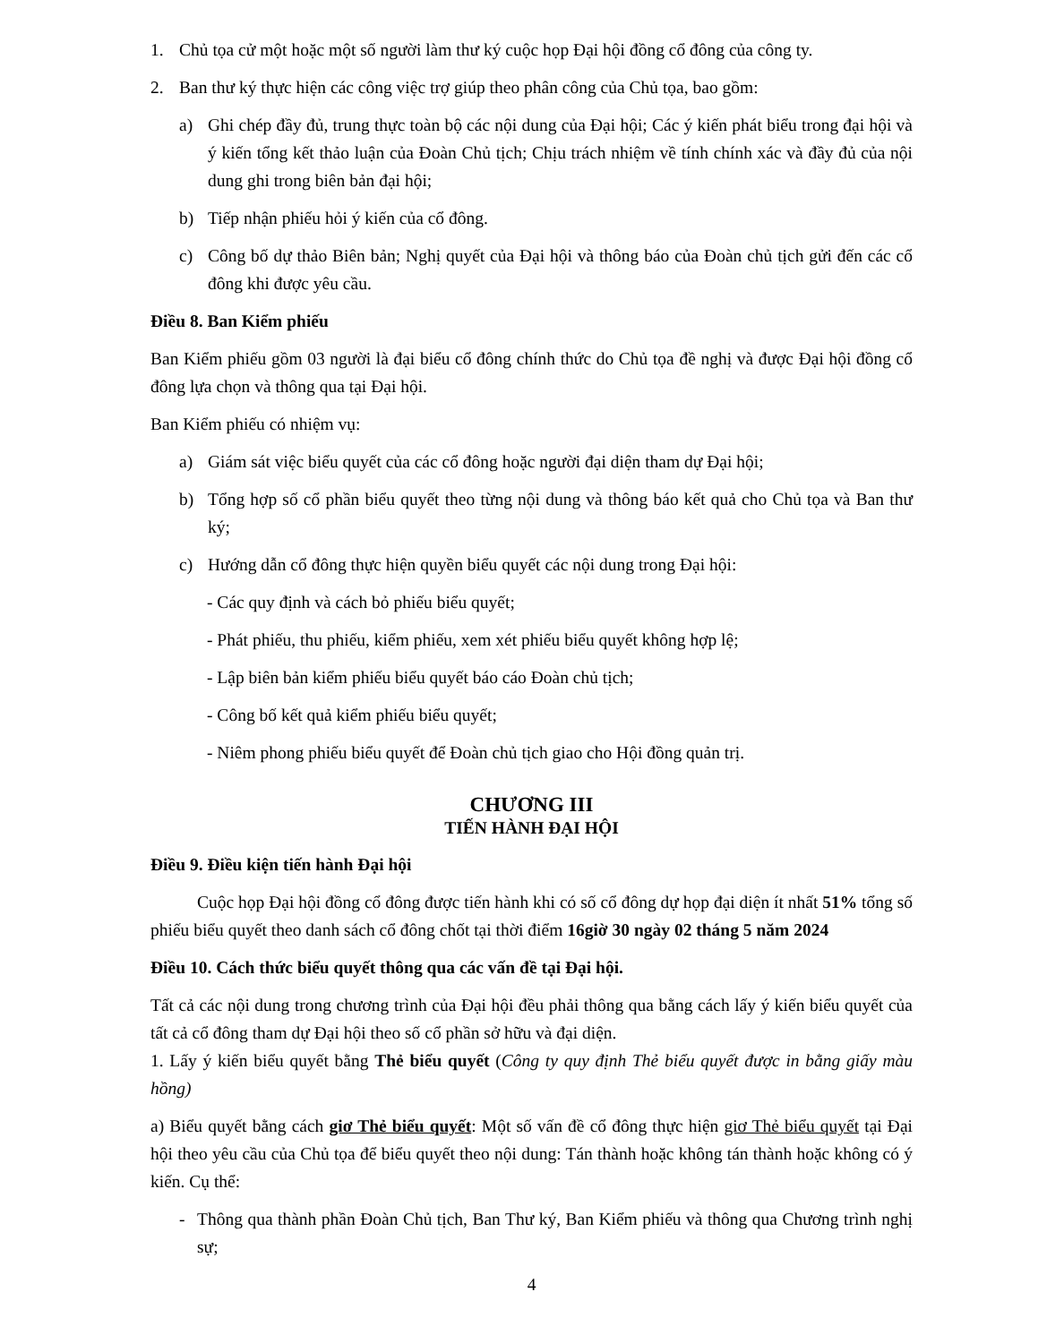1. Chủ tọa cử một hoặc một số người làm thư ký cuộc họp Đại hội đồng cổ đông của công ty.
2. Ban thư ký thực hiện các công việc trợ giúp theo phân công của Chủ tọa, bao gồm:
a) Ghi chép đầy đủ, trung thực toàn bộ các nội dung của Đại hội; Các ý kiến phát biểu trong đại hội và ý kiến tổng kết thảo luận của Đoàn Chủ tịch; Chịu trách nhiệm về tính chính xác và đầy đủ của nội dung ghi trong biên bản đại hội;
b) Tiếp nhận phiếu hỏi ý kiến của cổ đông.
c) Công bố dự thảo Biên bản; Nghị quyết của Đại hội và thông báo của Đoàn chủ tịch gửi đến các cổ đông khi được yêu cầu.
Điều 8. Ban Kiểm phiếu
Ban Kiểm phiếu gồm 03 người là đại biểu cổ đông chính thức do Chủ tọa đề nghị và được Đại hội đồng cổ đông lựa chọn và thông qua tại Đại hội.
Ban Kiểm phiếu có nhiệm vụ:
a) Giám sát việc biểu quyết của các cổ đông hoặc người đại diện tham dự Đại hội;
b) Tổng hợp số cổ phần biểu quyết theo từng nội dung và thông báo kết quả cho Chủ tọa và Ban thư ký;
c) Hướng dẫn cổ đông thực hiện quyền biểu quyết các nội dung trong Đại hội:
- Các quy định và cách bỏ phiếu biểu quyết;
- Phát phiếu, thu phiếu, kiểm phiếu, xem xét phiếu biểu quyết không hợp lệ;
- Lập biên bản kiểm phiếu biểu quyết báo cáo Đoàn chủ tịch;
- Công bố kết quả kiểm phiếu biểu quyết;
- Niêm phong phiếu biểu quyết để Đoàn chủ tịch giao cho Hội đồng quản trị.
CHƯƠNG III
TIẾN HÀNH ĐẠI HỘI
Điều 9. Điều kiện tiến hành Đại hội
Cuộc họp Đại hội đồng cổ đông được tiến hành khi có số cổ đông dự họp đại diện ít nhất 51% tổng số phiếu biểu quyết theo danh sách cổ đông chốt tại thời điểm 16giờ 30 ngày 02 tháng 5 năm 2024
Điều 10. Cách thức biểu quyết thông qua các vấn đề tại Đại hội.
Tất cả các nội dung trong chương trình của Đại hội đều phải thông qua bằng cách lấy ý kiến biểu quyết của tất cả cổ đông tham dự Đại hội theo số cổ phần sở hữu và đại diện.
1. Lấy ý kiến biểu quyết bằng Thẻ biểu quyết (Công ty quy định Thẻ biểu quyết được in bằng giấy màu hồng)
a) Biểu quyết bằng cách giơ Thẻ biểu quyết: Một số vấn đề cổ đông thực hiện giơ Thẻ biểu quyết tại Đại hội theo yêu cầu của Chủ tọa để biểu quyết theo nội dung: Tán thành hoặc không tán thành hoặc không có ý kiến. Cụ thể:
- Thông qua thành phần Đoàn Chủ tịch, Ban Thư ký, Ban Kiểm phiếu và thông qua Chương trình nghị sự;
4